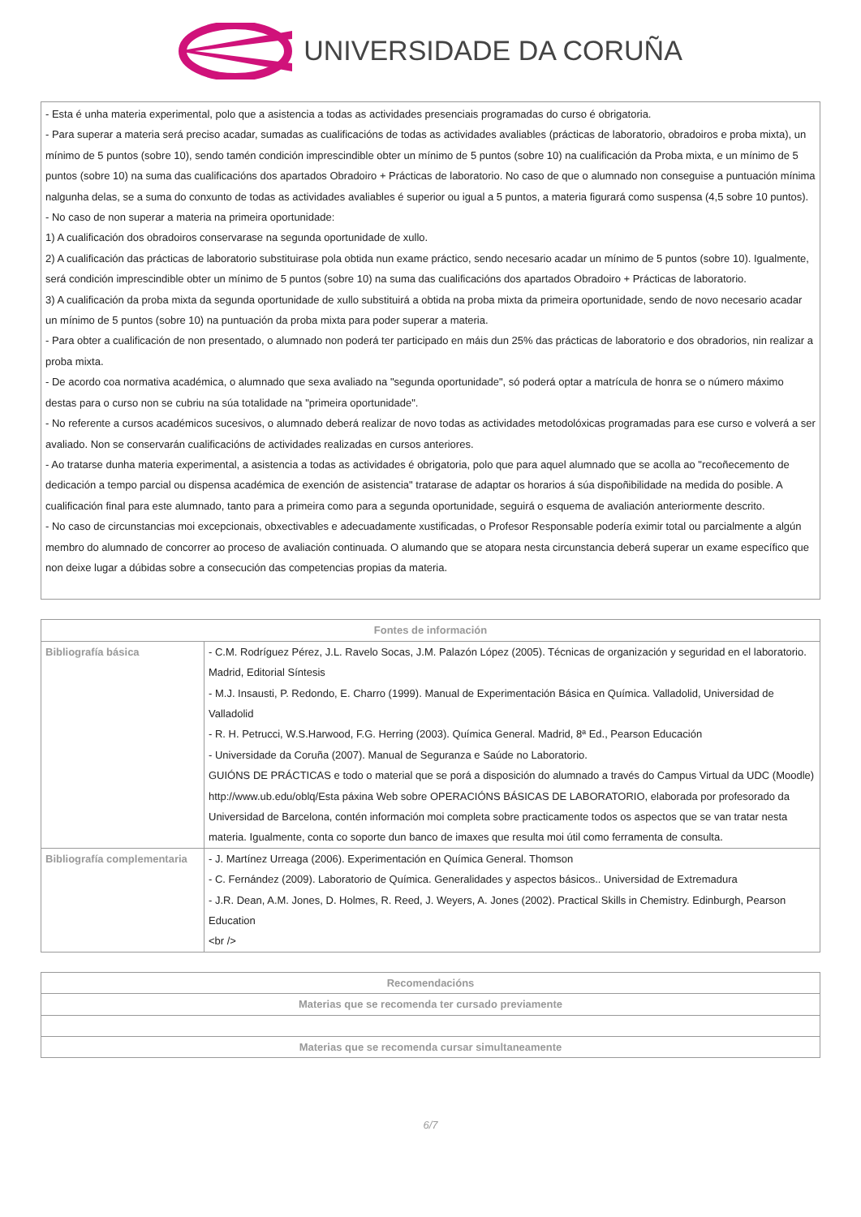UNIVERSIDADE DA CORUÑA
- Esta é unha materia experimental, polo que a asistencia a todas as actividades presenciais programadas do curso é obrigatoria.
- Para superar a materia será preciso acadar, sumadas as cualificacións de todas as actividades avaliables (prácticas de laboratorio, obradoiros e proba mixta), un mínimo de 5 puntos (sobre 10), sendo tamén condición imprescindible obter un mínimo de 5 puntos (sobre 10) na cualificación da Proba mixta, e un mínimo de 5 puntos (sobre 10) na suma das cualificacións dos apartados Obradoiro + Prácticas de laboratorio. No caso de que o alumnado non conseguise a puntuación mínima nalgunha delas, se a suma do conxunto de todas as actividades avaliables é superior ou igual a 5 puntos, a materia figurará como suspensa (4,5 sobre 10 puntos).
- No caso de non superar a materia na primeira oportunidade:
1) A cualificación dos obradoiros conservarase na segunda oportunidade de xullo.
2) A cualificación das prácticas de laboratorio substituirase pola obtida nun exame práctico, sendo necesario acadar un mínimo de 5 puntos (sobre 10). Igualmente, será condición imprescindible obter un mínimo de 5 puntos (sobre 10) na suma das cualificacións dos apartados Obradoiro + Prácticas de laboratorio.
3) A cualificación da proba mixta da segunda oportunidade de xullo substituirá a obtida na proba mixta da primeira oportunidade, sendo de novo necesario acadar un mínimo de 5 puntos (sobre 10) na puntuación da proba mixta para poder superar a materia.
- Para obter a cualificación de non presentado, o alumnado non poderá ter participado en máis dun 25% das prácticas de laboratorio e dos obradorios, nin realizar a proba mixta.
- De acordo coa normativa académica, o alumnado que sexa avaliado na "segunda oportunidade", só poderá optar a matrícula de honra se o número máximo destas para o curso non se cubriu na súa totalidade na "primeira oportunidade".
- No referente a cursos académicos sucesivos, o alumnado deberá realizar de novo todas as actividades metodolóxicas programadas para ese curso e volverá a ser avaliado. Non se conservarán cualificacións de actividades realizadas en cursos anteriores.
- Ao tratarse dunha materia experimental, a asistencia a todas as actividades é obrigatoria, polo que para aquel alumnado que se acolla ao "recoñecemento de dedicación a tempo parcial ou dispensa académica de exención de asistencia" tratarase de adaptar os horarios á súa dispoñibilidade na medida do posible. A cualificación final para este alumnado, tanto para a primeira como para a segunda oportunidade, seguirá o esquema de avaliación anteriormente descrito.
- No caso de circunstancias moi excepcionais, obxectivables e adecuadamente xustificadas, o Profesor Responsable podería eximir total ou parcialmente a algún membro do alumnado de concorrer ao proceso de avaliación continuada. O alumando que se atopara nesta circunstancia deberá superar un exame específico que non deixe lugar a dúbidas sobre a consecución das competencias propias da materia.
| Fontes de información | |
| --- | --- |
| Bibliografía básica | - C.M. Rodríguez Pérez, J.L. Ravelo Socas, J.M. Palazón López (2005). Técnicas de organización y seguridad en el laboratorio. Madrid, Editorial Síntesis - M.J. Insausti, P. Redondo, E. Charro (1999). Manual de Experimentación Básica en Química. Valladolid, Universidad de Valladolid - R. H. Petrucci, W.S.Harwood, F.G. Herring (2003). Química General. Madrid, 8ª Ed., Pearson Educación - Universidade da Coruña (2007). Manual de Seguranza e Saúde no Laboratorio. GUIÓNS DE PRÁCTICAS e todo o material que se porá a disposición do alumnado a través do Campus Virtual da UDC (Moodle) http://www.ub.edu/oblq/Esta páxina Web sobre OPERACIÓNS BÁSICAS DE LABORATORIO, elaborada por profesorado da Universidad de Barcelona, contén información moi completa sobre practicamente todos os aspectos que se van tratar nesta materia. Igualmente, conta co soporte dun banco de imaxes que resulta moi útil como ferramenta de consulta. |
| Bibliografía complementaria | - J. Martínez Urreaga (2006). Experimentación en Química General. Thomson - C. Fernández (2009). Laboratorio de Química. Generalidades y aspectos básicos.. Universidad de Extremadura - J.R. Dean, A.M. Jones, D. Holmes, R. Reed, J. Weyers, A. Jones (2002). Practical Skills in Chemistry. Edinburgh, Pearson Education <br /> |
| Recomendacións |
| --- |
| Materias que se recomenda ter cursado previamente |
| Materias que se recomenda cursar simultaneamente |
6/7